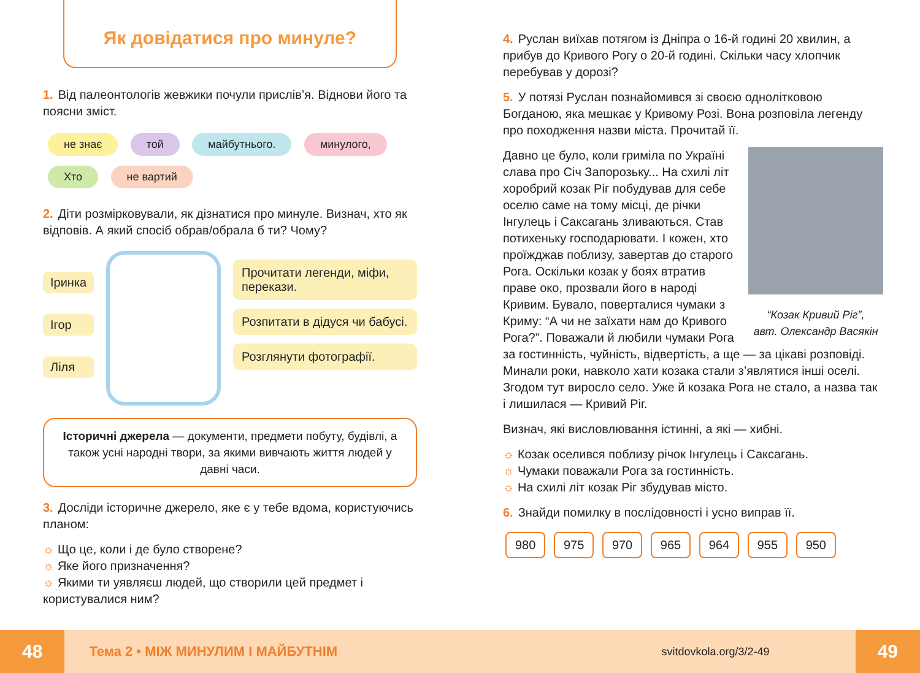Як довідатися про минуле?
1. Від палеонтологів жевжики почули прислів’я. Віднови його та поясни зміст.
не знає той майбутнього. минулого, Хто не вартий
2. Діти розмірковували, як дізнатися про минуле. Визнач, хто як відповів. А який спосіб обрав/обрала б ти? Чому?
Іринка
Ігор
Ліля
Прочитати легенди, міфи, перекази.
Розпитати в дідуся чи бабусі.
Розглянути фотографії.
Історичні джерела — документи, предмети побуту, будівлі, а також усні народні твори, за якими вивчають життя людей у давні часи.
3. Досліди історичне джерело, яке є у тебе вдома, користуючись планом:
☼ Що це, коли і де було створене?
☼ Яке його призначення?
☼ Якими ти уявляєш людей, що створили цей предмет і користувалися ним?
4. Руслан виїхав потягом із Дніпра о 16-й годині 20 хвилин, а прибув до Кривого Рогу о 20-й годині. Скільки часу хлопчик перебував у дорозі?
5. У потязі Руслан познайомився зі своєю однолітковою Богданою, яка мешкає у Кривому Розі. Вона розповіла легенду про походження назви міста. Прочитай її.
“Козак Кривий Ріг”,
авт. Олександр Васякін
Давно це було, коли гриміла по Україні слава про Січ Запорозьку... На схилі літ хоробрий козак Ріг побудував для себе оселю саме на тому місці, де річки Інгулець і Саксагань зливаються. Став потихеньку господарювати. І кожен, хто проїжджав поблизу, завертав до старого Рога. Оскільки козак у боях втратив праве око, прозвали його в народі Кривим. Бувало, поверталися чумаки з Криму: “А чи не заїхати нам до Кривого Рога?”. Поважали й любили чумаки Рога за гостинність, чуйність, відвертість, а ще — за цікаві розповіді. Минали роки, навколо хати козака стали з’являтися інші оселі. Згодом тут виросло село. Уже й козака Рога не стало, а назва так і лишилася — Кривий Ріг.
Визнач, які висловлювання істинні, а які — хибні.
☼ Козак оселився поблизу річок Інгулець і Саксагань.
☼ Чумаки поважали Рога за гостинність.
☼ На схилі літ козак Ріг збудував місто.
6. Знайди помилку в послідовності і усно виправ її.
980 975 970 965 964 955 950
48 Тема 2 • МІЖ МИНУЛИМ І МАЙБУТНІМ svitdovkola.org/3/2-49 49